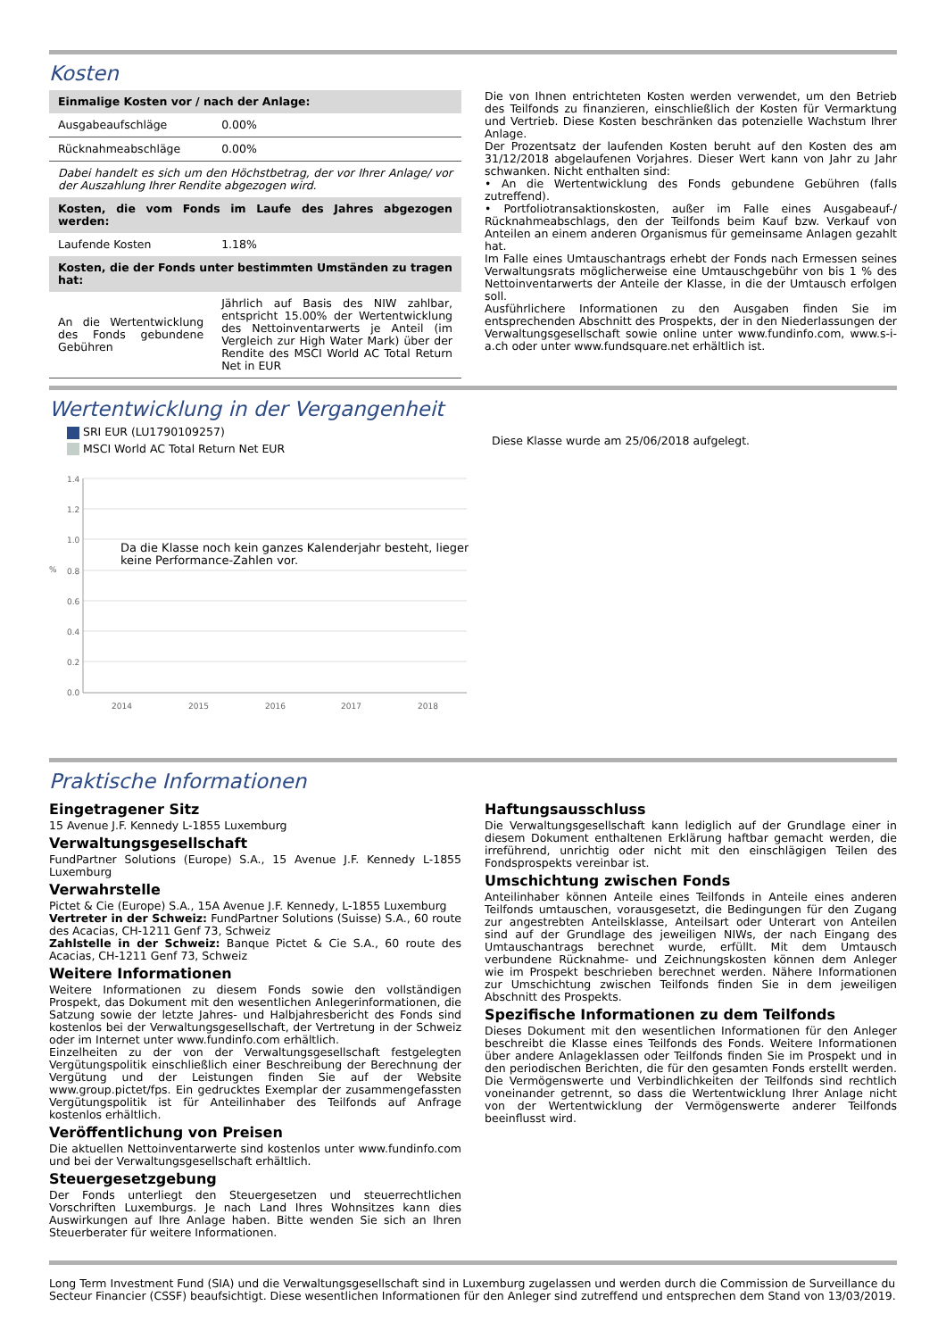Kosten
| Einmalige Kosten vor / nach der Anlage: | |
| Ausgabeaufschläge | 0.00% |
| Rücknahmeabschläge | 0.00% |
| Dabei handelt es sich um den Höchstbetrag, der vor Ihrer Anlage/ vor der Auszahlung Ihrer Rendite abgezogen wird. | |
| Kosten, die vom Fonds im Laufe des Jahres abgezogen werden: | |
| Laufende Kosten | 1.18% |
| Kosten, die der Fonds unter bestimmten Umständen zu tragen hat: | |
| An die Wertentwicklung des Fonds gebundene Gebühren | Jährlich auf Basis des NIW zahlbar, entspricht 15.00% der Wertentwicklung des Nettoinventarwerts je Anteil (im Vergleich zur High Water Mark) über der Rendite des MSCI World AC Total Return Net in EUR |
Die von Ihnen entrichteten Kosten werden verwendet, um den Betrieb des Teilfonds zu finanzieren, einschließlich der Kosten für Vermarktung und Vertrieb. Diese Kosten beschränken das potenzielle Wachstum Ihrer Anlage.
Der Prozentsatz der laufenden Kosten beruht auf den Kosten des am 31/12/2018 abgelaufenen Vorjahres. Dieser Wert kann von Jahr zu Jahr schwanken. Nicht enthalten sind:
• An die Wertentwicklung des Fonds gebundene Gebühren (falls zutreffend).
• Portfoliotransaktionskosten, außer im Falle eines Ausgabeauf-/ Rücknahmeabschlags, den der Teilfonds beim Kauf bzw. Verkauf von Anteilen an einem anderen Organismus für gemeinsame Anlagen gezahlt hat.
Im Falle eines Umtauschantrags erhebt der Fonds nach Ermessen seines Verwaltungsrats möglicherweise eine Umtauschgebühr von bis 1 % des Nettoinventarwerts der Anteile der Klasse, in die der Umtausch erfolgen soll.
Ausführlichere Informationen zu den Ausgaben finden Sie im entsprechenden Abschnitt des Prospekts, der in den Niederlassungen der Verwaltungsgesellschaft sowie online unter www.fundinfo.com, www.s-i-a.ch oder unter www.fundsquare.net erhältlich ist.
Wertentwicklung in der Vergangenheit
SRI EUR (LU1790109257)
MSCI World AC Total Return Net EUR
1.4
1.2
1.0
0.8
0.6
0.4
0.2
0.0
%
2014
2015
2016
2017
2018
Da die Klasse noch kein ganzes Kalenderjahr besteht, liegen
keine Performance-Zahlen vor.
Diese Klasse wurde am 25/06/2018 aufgelegt.
Praktische Informationen
Eingetragener Sitz
15 Avenue J.F. Kennedy L-1855 Luxemburg
Verwaltungsgesellschaft
FundPartner Solutions (Europe) S.A., 15 Avenue J.F. Kennedy L-1855 Luxemburg
Verwahrstelle
Pictet & Cie (Europe) S.A., 15A Avenue J.F. Kennedy, L-1855 Luxemburg
Vertreter in der Schweiz: FundPartner Solutions (Suisse) S.A., 60 route des Acacias, CH-1211 Genf 73, Schweiz
Zahlstelle in der Schweiz: Banque Pictet & Cie S.A., 60 route des Acacias, CH-1211 Genf 73, Schweiz
Weitere Informationen
Weitere Informationen zu diesem Fonds sowie den vollständigen Prospekt, das Dokument mit den wesentlichen Anlegerinformationen, die Satzung sowie der letzte Jahres- und Halbjahresbericht des Fonds sind kostenlos bei der Verwaltungsgesellschaft, der Vertretung in der Schweiz oder im Internet unter www.fundinfo.com erhältlich.
Einzelheiten zu der von der Verwaltungsgesellschaft festgelegten Vergütungspolitik einschließlich einer Beschreibung der Berechnung der Vergütung und der Leistungen finden Sie auf der Website www.group.pictet/fps. Ein gedrucktes Exemplar der zusammengefassten Vergütungspolitik ist für Anteilinhaber des Teilfonds auf Anfrage kostenlos erhältlich.
Veröffentlichung von Preisen
Die aktuellen Nettoinventarwerte sind kostenlos unter www.fundinfo.com und bei der Verwaltungsgesellschaft erhältlich.
Steuergesetzgebung
Der Fonds unterliegt den Steuergesetzen und steuerrechtlichen Vorschriften Luxemburgs. Je nach Land Ihres Wohnsitzes kann dies Auswirkungen auf Ihre Anlage haben. Bitte wenden Sie sich an Ihren Steuerberater für weitere Informationen.
Haftungsausschluss
Die Verwaltungsgesellschaft kann lediglich auf der Grundlage einer in diesem Dokument enthaltenen Erklärung haftbar gemacht werden, die irreführend, unrichtig oder nicht mit den einschlägigen Teilen des Fondsprospekts vereinbar ist.
Umschichtung zwischen Fonds
Anteilinhaber können Anteile eines Teilfonds in Anteile eines anderen Teilfonds umtauschen, vorausgesetzt, die Bedingungen für den Zugang zur angestrebten Anteilsklasse, Anteilsart oder Unterart von Anteilen sind auf der Grundlage des jeweiligen NIWs, der nach Eingang des Umtauschantrags berechnet wurde, erfüllt. Mit dem Umtausch verbundene Rücknahme- und Zeichnungskosten können dem Anleger wie im Prospekt beschrieben berechnet werden. Nähere Informationen zur Umschichtung zwischen Teilfonds finden Sie in dem jeweiligen Abschnitt des Prospekts.
Spezifische Informationen zu dem Teilfonds
Dieses Dokument mit den wesentlichen Informationen für den Anleger beschreibt die Klasse eines Teilfonds des Fonds. Weitere Informationen über andere Anlageklassen oder Teilfonds finden Sie im Prospekt und in den periodischen Berichten, die für den gesamten Fonds erstellt werden. Die Vermögenswerte und Verbindlichkeiten der Teilfonds sind rechtlich voneinander getrennt, so dass die Wertentwicklung Ihrer Anlage nicht von der Wertentwicklung der Vermögenswerte anderer Teilfonds beeinflusst wird.
Long Term Investment Fund (SIA) und die Verwaltungsgesellschaft sind in Luxemburg zugelassen und werden durch die Commission de Surveillance du Secteur Financier (CSSF) beaufsichtigt. Diese wesentlichen Informationen für den Anleger sind zutreffend und entsprechen dem Stand von 13/03/2019.